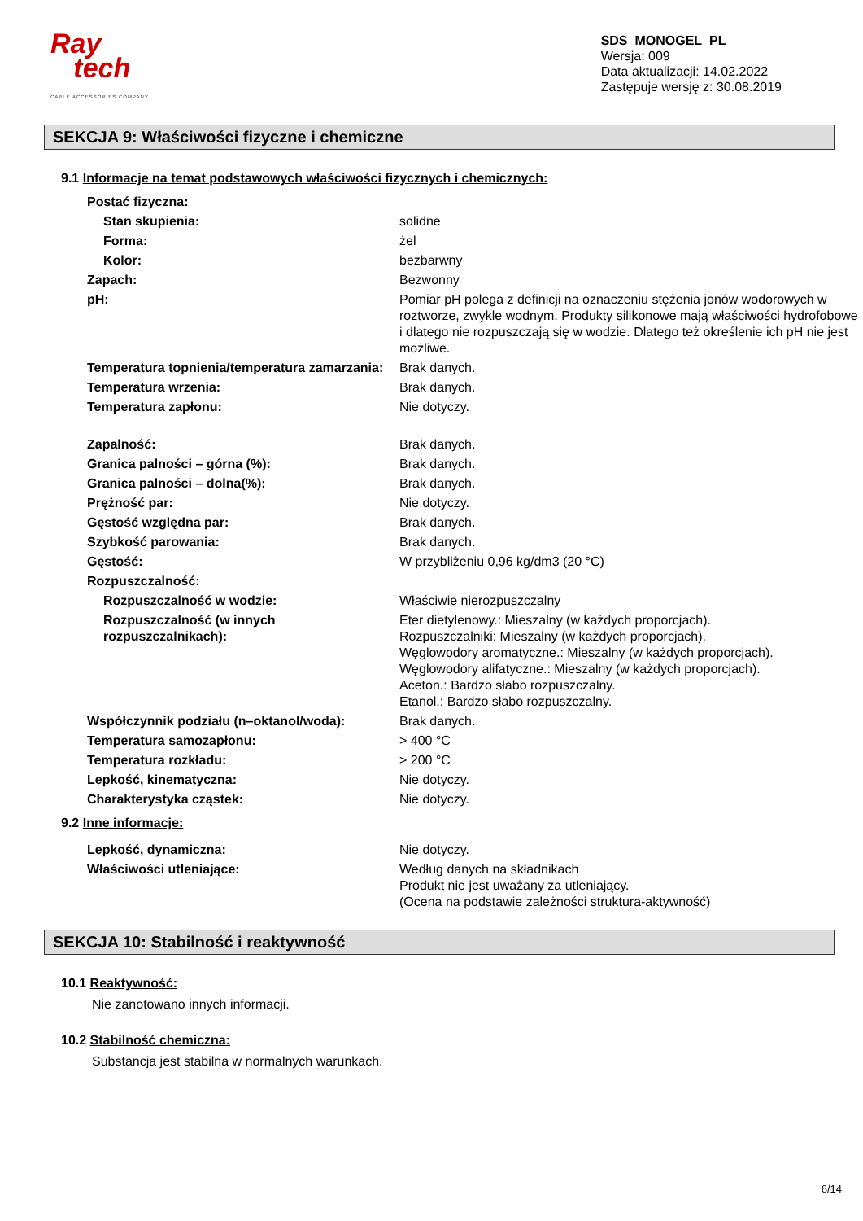Ray
tech
CABLE ACCESSORIES COMPANY
SDS_MONOGEL_PL
Wersja: 009
Data aktualizacji: 14.02.2022
Zastępuje wersję z: 30.08.2019
SEKCJA 9: Właściwości fizyczne i chemiczne
9.1 Informacje na temat podstawowych właściwości fizycznych i chemicznych:
| Postać fizyczna: | |
| Stan skupienia: | solidne |
| Forma: | żel |
| Kolor: | bezbarwny |
| Zapach: | Bezwonny |
| pH: | Pomiar pH polega z definicji na oznaczeniu stężenia jonów wodorowych w roztworze, zwykle wodnym. Produkty silikonowe mają właściwości hydrofobowe i dlatego nie rozpuszczają się w wodzie. Dlatego też określenie ich pH nie jest możliwe. |
| Temperatura topnienia/temperatura zamarzania: | Brak danych. |
| Temperatura wrzenia: | Brak danych. |
| Temperatura zapłonu: | Nie dotyczy. |
| Zapalność: | Brak danych. |
| Granica palności – górna (%): | Brak danych. |
| Granica palności – dolna(%): | Brak danych. |
| Prężność par: | Nie dotyczy. |
| Gęstość względna par: | Brak danych. |
| Szybkość parowania: | Brak danych. |
| Gęstość: | W przybliżeniu 0,96 kg/dm3 (20 °C) |
| Rozpuszczalność: | |
| Rozpuszczalność w wodzie: | Właściwie nierozpuszczalny |
| Rozpuszczalność (w innych rozpuszczalnikach): | Eter dietylenowy.: Mieszalny (w każdych proporcjach). Rozpuszczalniki: Mieszalny (w każdych proporcjach). Węglowodory aromatyczne.: Mieszalny (w każdych proporcjach). Węglowodory alifatyczne.: Mieszalny (w każdych proporcjach). Aceton.: Bardzo słabo rozpuszczalny. Etanol.: Bardzo słabo rozpuszczalny. |
| Współczynnik podziału (n–oktanol/woda): | Brak danych. |
| Temperatura samozapłonu: | > 400 °C |
| Temperatura rozkładu: | > 200 °C |
| Lepkość, kinematyczna: | Nie dotyczy. |
| Charakterystyka cząstek: | Nie dotyczy. |
9.2 Inne informacje:
| Lepkość, dynamiczna: | Nie dotyczy. |
| Właściwości utleniające: | Według danych na składnikach Produkt nie jest uważany za utleniający. (Ocena na podstawie zależności struktura-aktywność) |
SEKCJA 10: Stabilność i reaktywność
10.1 Reaktywność:
Nie zanotowano innych informacji.
10.2 Stabilność chemiczna:
Substancja jest stabilna w normalnych warunkach.
6/14